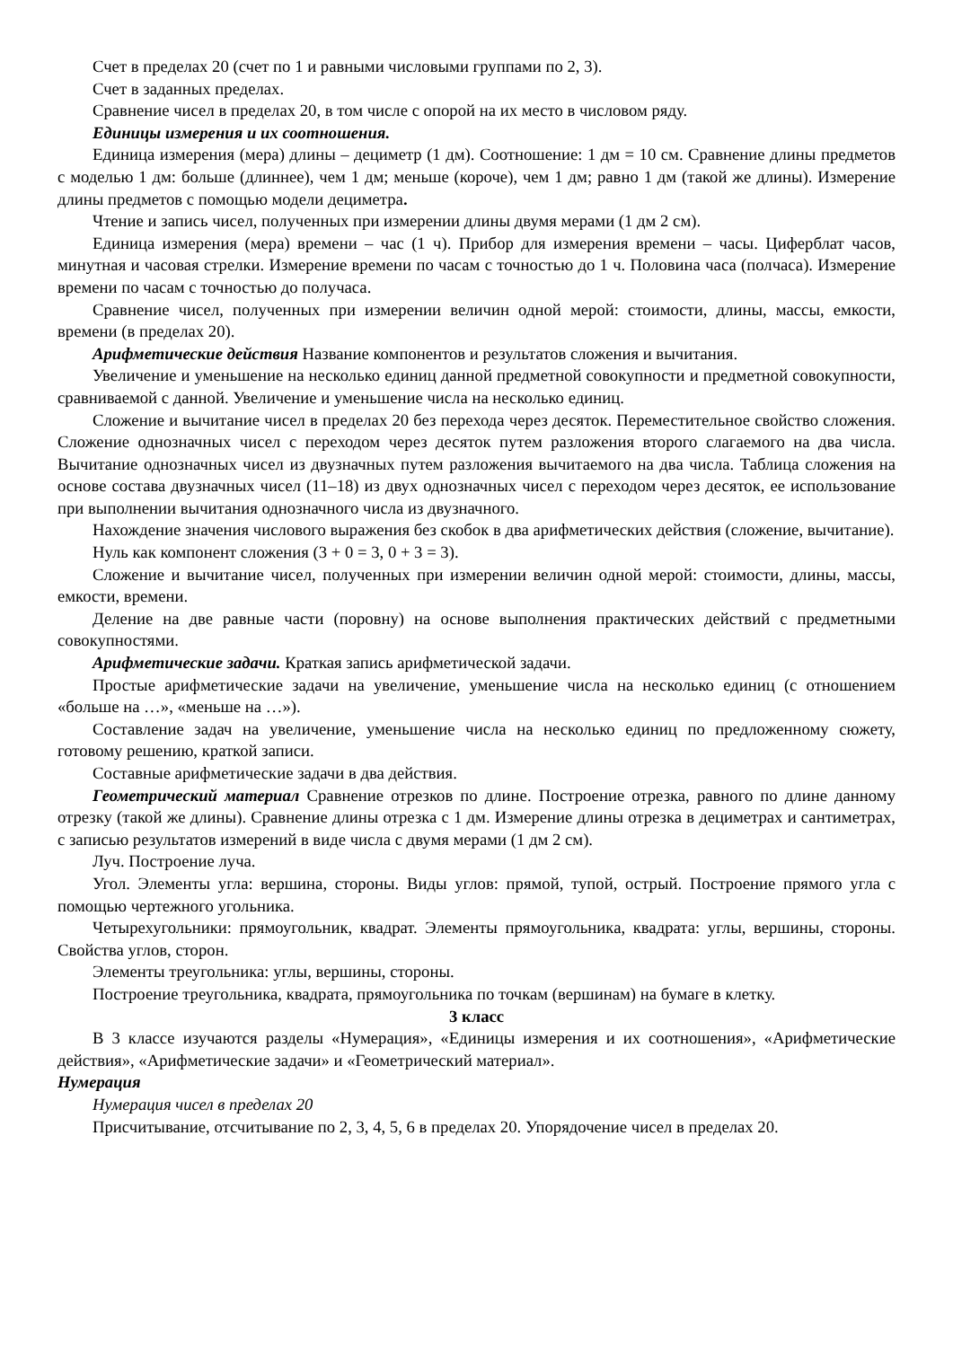Счет в пределах 20 (счет по 1 и равными числовыми группами по 2, 3).
Счет в заданных пределах.
Сравнение чисел в пределах 20, в том числе с опорой на их место в числовом ряду.
Единицы измерения и их соотношения.
Единица измерения (мера) длины – дециметр (1 дм). Соотношение: 1 дм = 10 см. Сравнение длины предметов с моделью 1 дм: больше (длиннее), чем 1 дм; меньше (короче), чем 1 дм; равно 1 дм (такой же длины). Измерение длины предметов с помощью модели дециметра.
Чтение и запись чисел, полученных при измерении длины двумя мерами (1 дм 2 см).
Единица измерения (мера) времени – час (1 ч). Прибор для измерения времени – часы. Циферблат часов, минутная и часовая стрелки. Измерение времени по часам с точностью до 1 ч. Половина часа (полчаса). Измерение времени по часам с точностью до получаса.
Сравнение чисел, полученных при измерении величин одной мерой: стоимости, длины, массы, емкости, времени (в пределах 20).
Арифметические действия Название компонентов и результатов сложения и вычитания.
Увеличение и уменьшение на несколько единиц данной предметной совокупности и предметной совокупности, сравниваемой с данной. Увеличение и уменьшение числа на несколько единиц.
Сложение и вычитание чисел в пределах 20 без перехода через десяток. Переместительное свойство сложения. Сложение однозначных чисел с переходом через десяток путем разложения второго слагаемого на два числа. Вычитание однозначных чисел из двузначных путем разложения вычитаемого на два числа. Таблица сложения на основе состава двузначных чисел (11–18) из двух однозначных чисел с переходом через десяток, ее использование при выполнении вычитания однозначного числа из двузначного.
Нахождение значения числового выражения без скобок в два арифметических действия (сложение, вычитание).
Нуль как компонент сложения (3 + 0 = 3, 0 + 3 = 3).
Сложение и вычитание чисел, полученных при измерении величин одной мерой: стоимости, длины, массы, емкости, времени.
Деление на две равные части (поровну) на основе выполнения практических действий с предметными совокупностями.
Арифметические задачи. Краткая запись арифметической задачи.
Простые арифметические задачи на увеличение, уменьшение числа на несколько единиц (с отношением «больше на …», «меньше на …»).
Составление задач на увеличение, уменьшение числа на несколько единиц по предложенному сюжету, готовому решению, краткой записи.
Составные арифметические задачи в два действия.
Геометрический материал Сравнение отрезков по длине. Построение отрезка, равного по длине данному отрезку (такой же длины). Сравнение длины отрезка с 1 дм. Измерение длины отрезка в дециметрах и сантиметрах, с записью результатов измерений в виде числа с двумя мерами (1 дм 2 см).
Луч. Построение луча.
Угол. Элементы угла: вершина, стороны. Виды углов: прямой, тупой, острый. Построение прямого угла с помощью чертежного угольника.
Четырехугольники: прямоугольник, квадрат. Элементы прямоугольника, квадрата: углы, вершины, стороны. Свойства углов, сторон.
Элементы треугольника: углы, вершины, стороны.
Построение треугольника, квадрата, прямоугольника по точкам (вершинам) на бумаге в клетку.
3 класс
В 3 классе изучаются разделы «Нумерация», «Единицы измерения и их соотношения», «Арифметические действия», «Арифметические задачи» и «Геометрический материал».
Нумерация
Нумерация чисел в пределах 20
Присчитывание, отсчитывание по 2, 3, 4, 5, 6 в пределах 20. Упорядочение чисел в пределах 20.